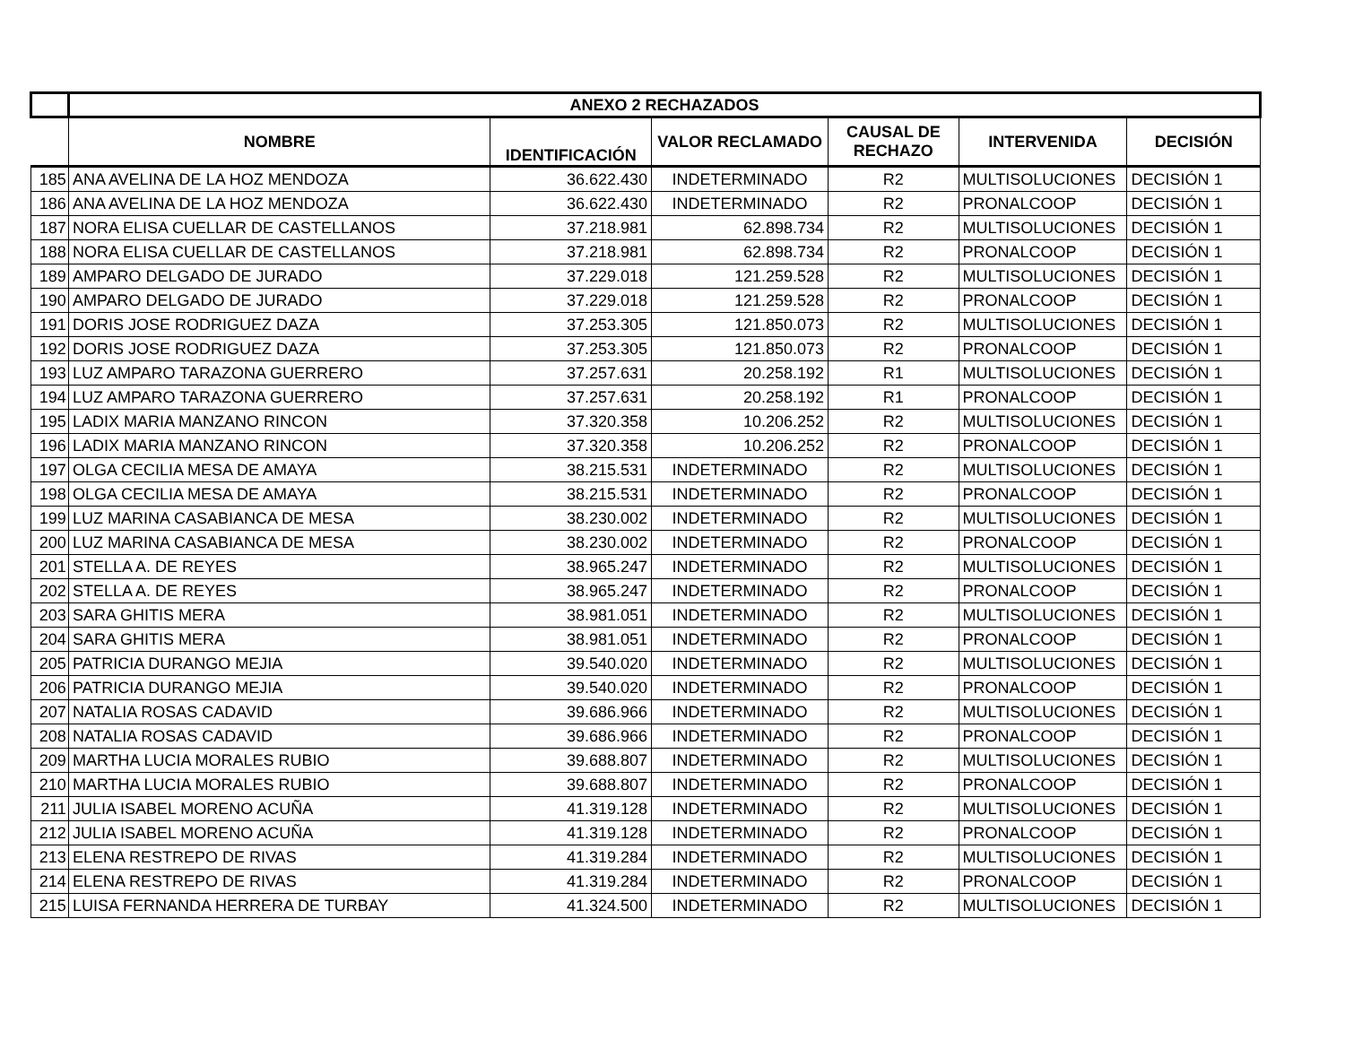| | ANEXO 2 RECHAZADOS | | | | | |
| --- | --- | --- | --- | --- | --- | --- |
| | NOMBRE | IDENTIFICACIÓN | VALOR RECLAMADO | CAUSAL DE RECHAZO | INTERVENIDA | DECISIÓN |
| 185 | ANA AVELINA DE LA HOZ MENDOZA | 36.622.430 | INDETERMINADO | R2 | MULTISOLUCIONES | DECISIÓN 1 |
| 186 | ANA AVELINA DE LA HOZ MENDOZA | 36.622.430 | INDETERMINADO | R2 | PRONALCOOP | DECISIÓN 1 |
| 187 | NORA ELISA CUELLAR DE CASTELLANOS | 37.218.981 | 62.898.734 | R2 | MULTISOLUCIONES | DECISIÓN 1 |
| 188 | NORA ELISA CUELLAR DE CASTELLANOS | 37.218.981 | 62.898.734 | R2 | PRONALCOOP | DECISIÓN 1 |
| 189 | AMPARO DELGADO DE JURADO | 37.229.018 | 121.259.528 | R2 | MULTISOLUCIONES | DECISIÓN 1 |
| 190 | AMPARO DELGADO DE JURADO | 37.229.018 | 121.259.528 | R2 | PRONALCOOP | DECISIÓN 1 |
| 191 | DORIS JOSE RODRIGUEZ DAZA | 37.253.305 | 121.850.073 | R2 | MULTISOLUCIONES | DECISIÓN 1 |
| 192 | DORIS JOSE RODRIGUEZ DAZA | 37.253.305 | 121.850.073 | R2 | PRONALCOOP | DECISIÓN 1 |
| 193 | LUZ AMPARO TARAZONA GUERRERO | 37.257.631 | 20.258.192 | R1 | MULTISOLUCIONES | DECISIÓN 1 |
| 194 | LUZ AMPARO TARAZONA GUERRERO | 37.257.631 | 20.258.192 | R1 | PRONALCOOP | DECISIÓN 1 |
| 195 | LADIX MARIA MANZANO RINCON | 37.320.358 | 10.206.252 | R2 | MULTISOLUCIONES | DECISIÓN 1 |
| 196 | LADIX MARIA MANZANO RINCON | 37.320.358 | 10.206.252 | R2 | PRONALCOOP | DECISIÓN 1 |
| 197 | OLGA CECILIA MESA DE AMAYA | 38.215.531 | INDETERMINADO | R2 | MULTISOLUCIONES | DECISIÓN 1 |
| 198 | OLGA CECILIA MESA DE AMAYA | 38.215.531 | INDETERMINADO | R2 | PRONALCOOP | DECISIÓN 1 |
| 199 | LUZ MARINA CASABIANCA DE MESA | 38.230.002 | INDETERMINADO | R2 | MULTISOLUCIONES | DECISIÓN 1 |
| 200 | LUZ MARINA CASABIANCA DE MESA | 38.230.002 | INDETERMINADO | R2 | PRONALCOOP | DECISIÓN 1 |
| 201 | STELLA A. DE REYES | 38.965.247 | INDETERMINADO | R2 | MULTISOLUCIONES | DECISIÓN 1 |
| 202 | STELLA A. DE REYES | 38.965.247 | INDETERMINADO | R2 | PRONALCOOP | DECISIÓN 1 |
| 203 | SARA GHITIS MERA | 38.981.051 | INDETERMINADO | R2 | MULTISOLUCIONES | DECISIÓN 1 |
| 204 | SARA GHITIS MERA | 38.981.051 | INDETERMINADO | R2 | PRONALCOOP | DECISIÓN 1 |
| 205 | PATRICIA DURANGO MEJIA | 39.540.020 | INDETERMINADO | R2 | MULTISOLUCIONES | DECISIÓN 1 |
| 206 | PATRICIA DURANGO MEJIA | 39.540.020 | INDETERMINADO | R2 | PRONALCOOP | DECISIÓN 1 |
| 207 | NATALIA ROSAS CADAVID | 39.686.966 | INDETERMINADO | R2 | MULTISOLUCIONES | DECISIÓN 1 |
| 208 | NATALIA ROSAS CADAVID | 39.686.966 | INDETERMINADO | R2 | PRONALCOOP | DECISIÓN 1 |
| 209 | MARTHA LUCIA MORALES RUBIO | 39.688.807 | INDETERMINADO | R2 | MULTISOLUCIONES | DECISIÓN 1 |
| 210 | MARTHA LUCIA MORALES RUBIO | 39.688.807 | INDETERMINADO | R2 | PRONALCOOP | DECISIÓN 1 |
| 211 | JULIA ISABEL MORENO ACUÑA | 41.319.128 | INDETERMINADO | R2 | MULTISOLUCIONES | DECISIÓN 1 |
| 212 | JULIA ISABEL MORENO ACUÑA | 41.319.128 | INDETERMINADO | R2 | PRONALCOOP | DECISIÓN 1 |
| 213 | ELENA RESTREPO DE RIVAS | 41.319.284 | INDETERMINADO | R2 | MULTISOLUCIONES | DECISIÓN 1 |
| 214 | ELENA RESTREPO DE RIVAS | 41.319.284 | INDETERMINADO | R2 | PRONALCOOP | DECISIÓN 1 |
| 215 | LUISA FERNANDA HERRERA DE TURBAY | 41.324.500 | INDETERMINADO | R2 | MULTISOLUCIONES | DECISIÓN 1 |